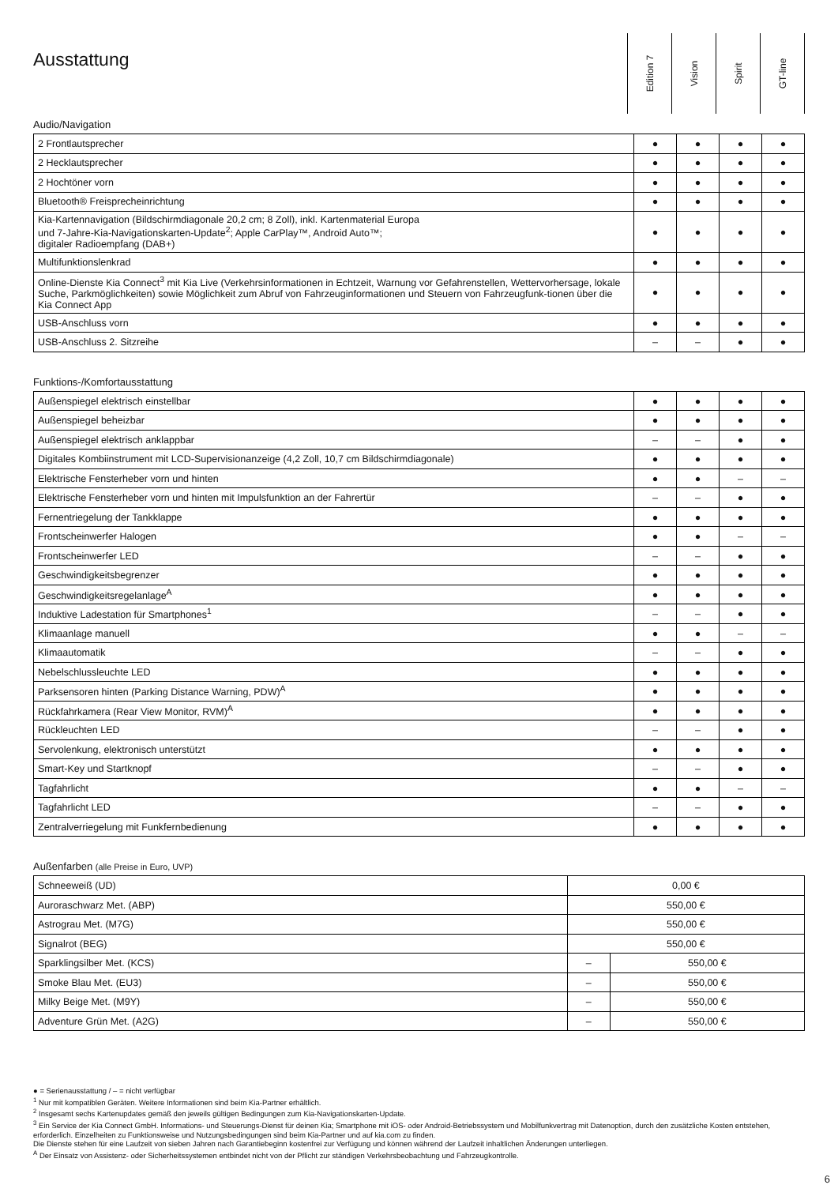Ausstattung
Edition 7
Vision
Spirit
GT-line
Audio/Navigation
| 2 Frontlautsprecher | ● | ● | ● | ● |
| 2 Hecklautsprecher | ● | ● | ● | ● |
| 2 Hochtöner vorn | ● | ● | ● | ● |
| Bluetooth® Freisprecheinrichtung | ● | ● | ● | ● |
| Kia-Kartennavigation (Bildschirmdiagonale 20,2 cm; 8 Zoll), inkl. Kartenmaterial Europa und 7-Jahre-Kia-Navigationskarten-Update<sup>2</sup>; Apple CarPlay™, Android Auto™; digitaler Radioempfang (DAB+) | ● | ● | ● | ● |
| Multifunktionslenkrad | ● | ● | ● | ● |
| Online-Dienste Kia Connect<sup>3</sup> mit Kia Live (Verkehrsinformationen in Echtzeit, Warnung vor Gefahrenstellen, Wettervorhersage, lokale Suche, Parkmöglichkeiten) sowie Möglichkeit zum Abruf von Fahrzeuginformationen und Steuern von Fahrzeugfunk-tionen über die Kia Connect App | ● | ● | ● | ● |
| USB-Anschluss vorn | ● | ● | ● | ● |
| USB-Anschluss 2. Sitzreihe | – | – | ● | ● |
Funktions-/Komfortausstattung
| Außenspiegel elektrisch einstellbar | ● | ● | ● | ● |
| Außenspiegel beheizbar | ● | ● | ● | ● |
| Außenspiegel elektrisch anklappbar | – | – | ● | ● |
| Digitales Kombiinstrument mit LCD-Supervisionanzeige (4,2 Zoll, 10,7 cm Bildschirmdiagonale) | ● | ● | ● | ● |
| Elektrische Fensterheber vorn und hinten | ● | ● | – | – |
| Elektrische Fensterheber vorn und hinten mit Impulsfunktion an der Fahrertür | – | – | ● | ● |
| Fernentriegelung der Tankklappe | ● | ● | ● | ● |
| Frontscheinwerfer Halogen | ● | ● | – | – |
| Frontscheinwerfer LED | – | – | ● | ● |
| Geschwindigkeitsbegrenzer | ● | ● | ● | ● |
| Geschwindigkeitsregelanlage<sup>A</sup> | ● | ● | ● | ● |
| Induktive Ladestation für Smartphones<sup>1</sup> | – | – | ● | ● |
| Klimaanlage manuell | ● | ● | – | – |
| Klimaautomatik | – | – | ● | ● |
| Nebelschlussleuchte LED | ● | ● | ● | ● |
| Parksensoren hinten (Parking Distance Warning, PDW)<sup>A</sup> | ● | ● | ● | ● |
| Rückfahrkamera (Rear View Monitor, RVM)<sup>A</sup> | ● | ● | ● | ● |
| Rückleuchten LED | – | – | ● | ● |
| Servolenkung, elektronisch unterstützt | ● | ● | ● | ● |
| Smart-Key und Startknopf | – | – | ● | ● |
| Tagfahrlicht | ● | ● | – | – |
| Tagfahrlicht LED | – | – | ● | ● |
| Zentralverriegelung mit Funkfernbedienung | ● | ● | ● | ● |
Außenfarben (alle Preise in Euro, UVP)
| Schneeweiß (UD) | 0,00 € | |
| Auroraschwarz Met. (ABP) | 550,00 € | |
| Astrograu Met. (M7G) | 550,00 € | |
| Signalrot (BEG) | 550,00 € | |
| Sparklingsilber Met. (KCS) | – | 550,00 € |
| Smoke Blau Met. (EU3) | – | 550,00 € |
| Milky Beige Met. (M9Y) | – | 550,00 € |
| Adventure Grün Met. (A2G) | – | 550,00 € |
● = Serienausstattung / – = nicht verfügbar
<sup>1</sup> Nur mit kompatiblen Geräten. Weitere Informationen sind beim Kia-Partner erhältlich.
<sup>2</sup> Insgesamt sechs Kartenupdates gemäß den jeweils gültigen Bedingungen zum Kia-Navigationskarten-Update.
<sup>3</sup> Ein Service der Kia Connect GmbH. Informations- und Steuerungs-Dienst für deinen Kia; Smartphone mit iOS- oder Android-Betriebssystem und Mobilfunkvertrag mit Datenoption, durch den zusätzliche Kosten entstehen, erforderlich. Einzelheiten zu Funktionsweise und Nutzungsbedingungen sind beim Kia-Partner und auf kia.com zu finden.
Die Dienste stehen für eine Laufzeit von sieben Jahren nach Garantiebeginn kostenfrei zur Verfügung und können während der Laufzeit inhaltlichen Änderungen unterliegen.
<sup>A</sup> Der Einsatz von Assistenz- oder Sicherheitssystemen entbindet nicht von der Pflicht zur ständigen Verkehrsbeobachtung und Fahrzeugkontrolle.
6